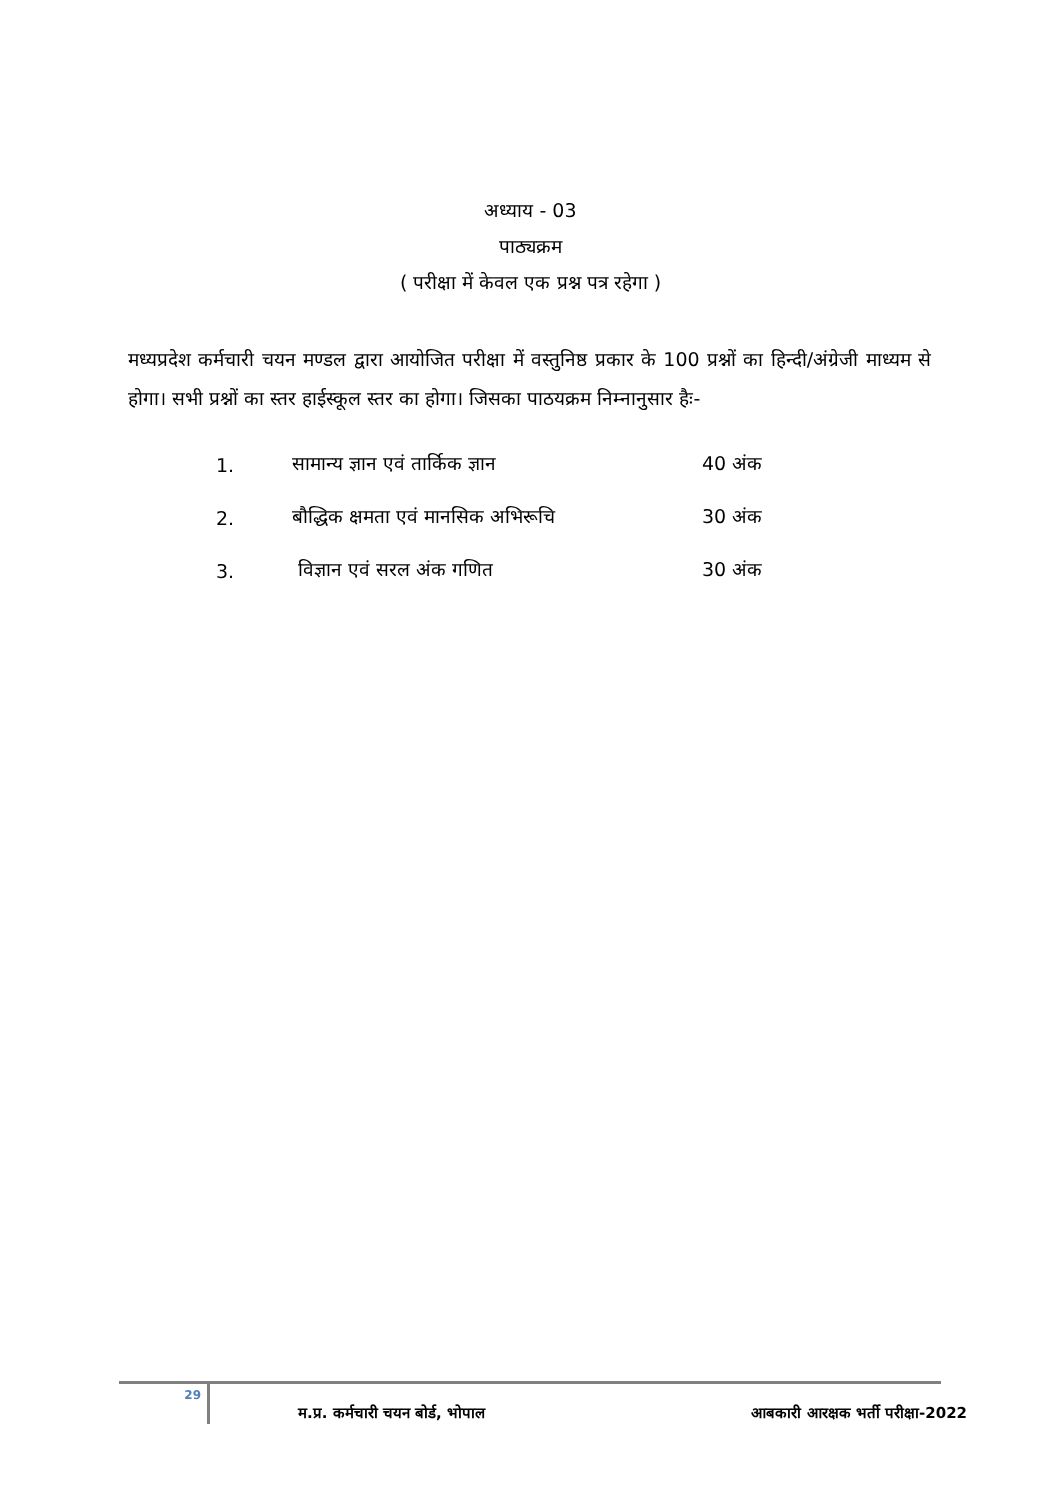अध्याय - 03
पाठ्यक्रम
( परीक्षा में केवल एक प्रश्न पत्र रहेगा )
मध्यप्रदेश कर्मचारी चयन मण्डल द्वारा आयोजित परीक्षा में वस्तुनिष्ठ प्रकार के 100 प्रश्नों का हिन्दी/अंग्रेजी माध्यम से होगा। सभी प्रश्नों का स्तर हाईस्कूल स्तर का होगा। जिसका पाठयक्रम निम्नानुसार हैः-
1. सामान्य ज्ञान एवं तार्किक ज्ञान 40 अंक
2. बौद्धिक क्षमता एवं मानसिक अभिरूचि 30 अंक
3. विज्ञान एवं सरल अंक गणित 30 अंक
29
म.प्र. कर्मचारी चयन बोर्ड, भोपाल आबकारी आरक्षक भर्ती परीक्षा-2022